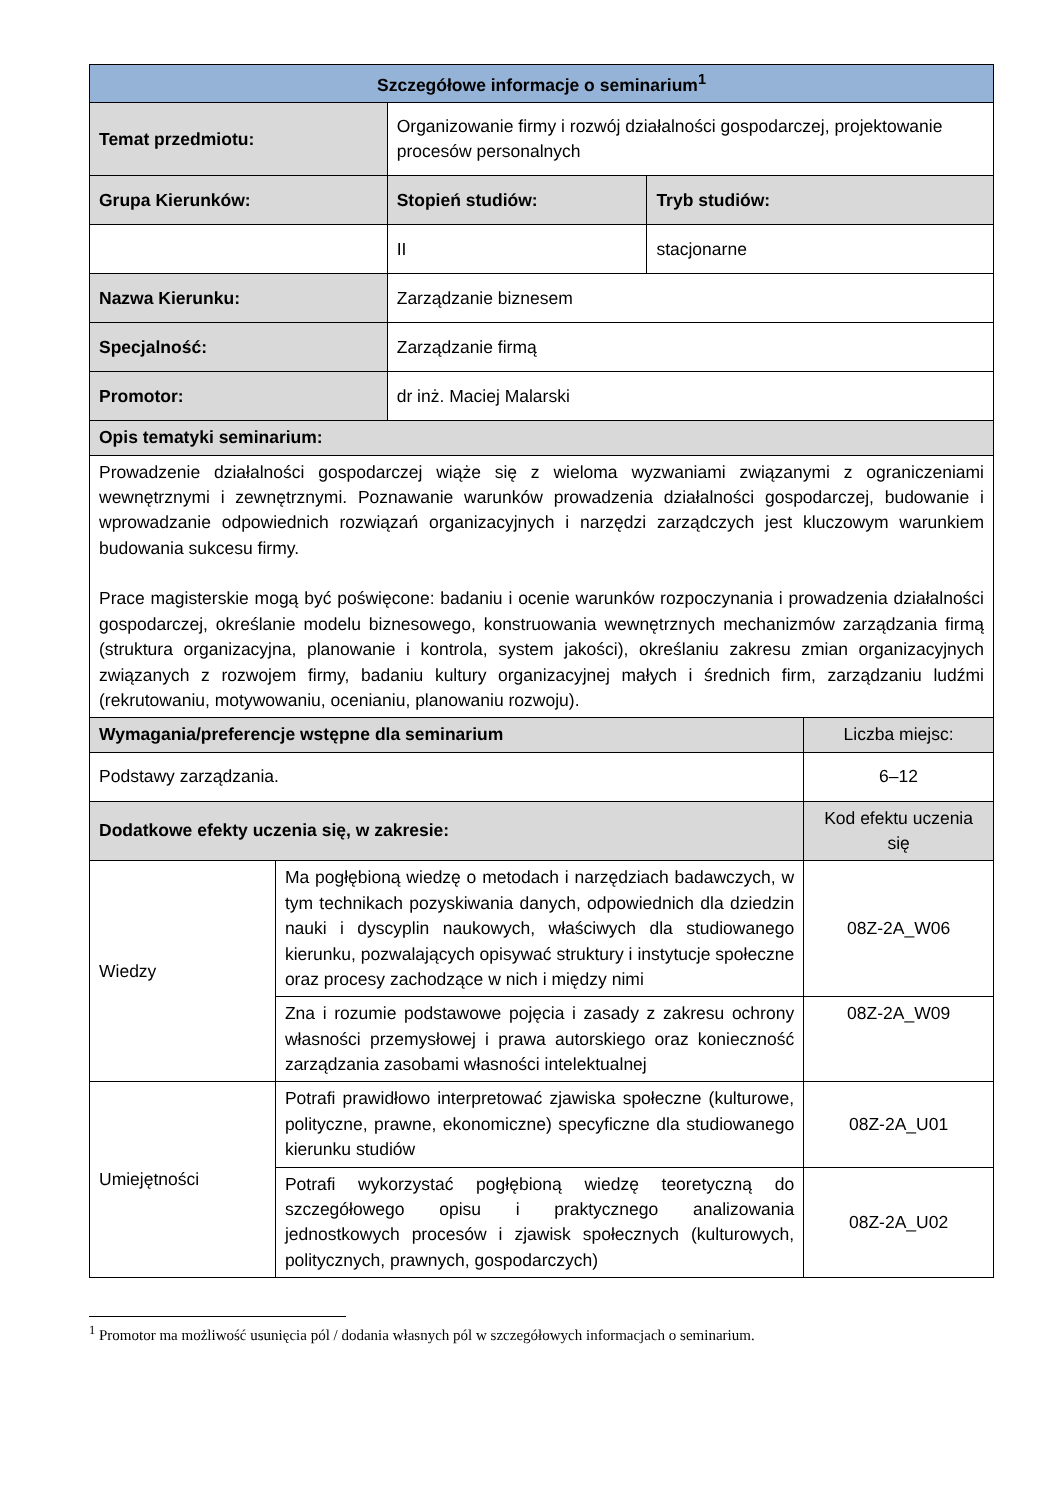| Szczegółowe informacje o seminarium<sup>1</sup> | | | | |
| --- | --- | --- | --- | --- |
| Temat przedmiotu: | | Organizowanie firmy i rozwój działalności gospodarczej, projektowanie procesów personalnych | | |
| Grupa Kierunków: | | Stopień studiów: | Tryb studiów: | |
| | | II | stacjonarne | |
| Nazwa Kierunku: | | Zarządzanie biznesem | | |
| Specjalność: | | Zarządzanie firmą | | |
| Promotor: | | dr inż. Maciej Malarski | | |
| Opis tematyki seminarium: | | | | |
| Prowadzenie działalności gospodarczej wiąże się z wieloma wyzwaniami związanymi z ograniczeniami wewnętrznymi i zewnętrznymi. Poznawanie warunków prowadzenia działalności gospodarczej, budowanie i wprowadzanie odpowiednich rozwiązań organizacyjnych i narzędzi zarządczych jest kluczowym warunkiem budowania sukcesu firmy. Prace magisterskie mogą być poświęcone: badaniu i ocenie warunków rozpoczynania i prowadzenia działalności gospodarczej, określanie modelu biznesowego, konstruowania wewnętrznych mechanizmów zarządzania firmą (struktura organizacyjna, planowanie i kontrola, system jakości), określaniu zakresu zmian organizacyjnych związanych z rozwojem firmy, badaniu kultury organizacyjnej małych i średnich firm, zarządzaniu ludźmi (rekrutowaniu, motywowaniu, ocenianiu, planowaniu rozwoju). | | | | |
| Wymagania/preferencje wstępne dla seminarium | | | | Liczba miejsc: |
| Podstawy zarządzania. | | | | 6–12 |
| Dodatkowe efekty uczenia się, w zakresie: | | | | Kod efektu uczenia się |
| Wiedzy | Ma pogłębioną wiedzę o metodach i narzędziach badawczych, w tym technikach pozyskiwania danych, odpowiednich dla dziedzin nauki i dyscyplin naukowych, właściwych dla studiowanego kierunku, pozwalających opisywać struktury i instytucje społeczne oraz procesy zachodzące w nich i między nimi | | | 08Z-2A_W06 |
| | Zna i rozumie podstawowe pojęcia i zasady z zakresu ochrony własności przemysłowej i prawa autorskiego oraz konieczność zarządzania zasobami własności intelektualnej | | | 08Z-2A_W09 |
| Umiejętności | Potrafi prawidłowo interpretować zjawiska społeczne (kulturowe, polityczne, prawne, ekonomiczne) specyficzne dla studiowanego kierunku studiów | | | 08Z-2A_U01 |
| | Potrafi wykorzystać pogłębioną wiedzę teoretyczną do szczegółowego opisu i praktycznego analizowania jednostkowych procesów i zjawisk społecznych (kulturowych, politycznych, prawnych, gospodarczych) | | | 08Z-2A_U02 |
<sup>1</sup> Promotor ma możliwość usunięcia pól / dodania własnych pól w szczegółowych informacjach o seminarium.